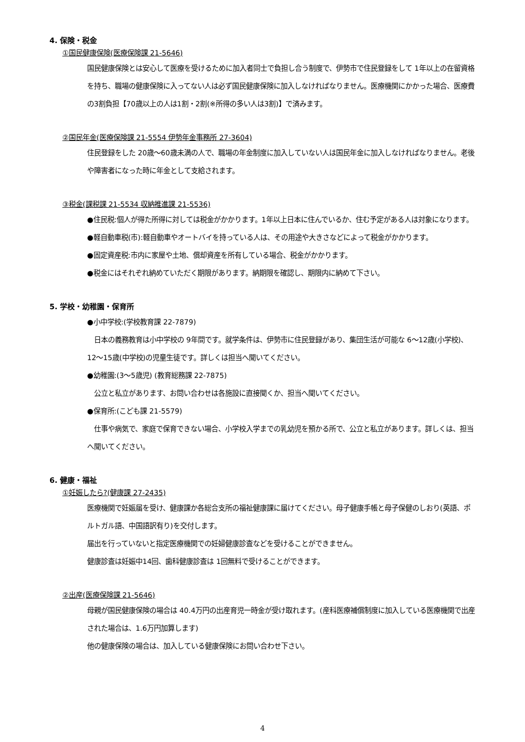4. 保険・税金
①国民健康保険(医療保険課 21-5646)
国民健康保険とは安心して医療を受けるために加入者同士で負担し合う制度で、伊勢市で住民登録をして 1年以上の在留資格を持ち、職場の健康保険に入ってない人は必ず国民健康保険に加入しなければなりません。医療機関にかかった場合、医療費の3割負担【70歳以上の人は1割・2割(※所得の多い人は3割)】で済みます。
②国民年金(医療保険課 21-5554 伊勢年金事務所 27-3604)
住民登録をした 20歳～60歳未満の人で、職場の年金制度に加入していない人は国民年金に加入しなければなりません。老後や障害者になった時に年金として支給されます。
③税金(課税課 21-5534 収納推進課 21-5536)
●住民税:個人が得た所得に対しては税金がかかります。1年以上日本に住んでいるか、住む予定がある人は対象になります。
●軽自動車税(市):軽自動車やオートバイを持っている人は、その用途や大きさなどによって税金がかかります。
●固定資産税:市内に家屋や土地、償却資産を所有している場合、税金がかかります。
●税金にはそれぞれ納めていただく期限があります。納期限を確認し、期限内に納めて下さい。
5. 学校・幼稚園・保育所
●小中学校:(学校教育課 22-7879)
　日本の義務教育は小中学校の 9年間です。就学条件は、伊勢市に住民登録があり、集団生活が可能な 6～12歳(小学校)、12～15歳(中学校)の児童生徒です。詳しくは担当へ聞いてください。
●幼稚園:(3～5歳児) (教育総務課 22-7875)
　公立と私立があります、お問い合わせは各施設に直接聞くか、担当へ聞いてください。
●保育所:(こども課 21-5579)
　仕事や病気で、家庭で保育できない場合、小学校入学までの乳幼児を預かる所で、公立と私立があります。詳しくは、担当へ聞いてください。
6. 健康・福祉
①妊娠したら?(健康課 27-2435)
医療機関で妊娠届を受け、健康課か各総合支所の福祉健康課に届けてください。母子健康手帳と母子保健のしおり(英語、ポルトガル語、中国語訳有り)を交付します。
届出を行っていないと指定医療機関での妊婦健康診査などを受けることができません。
健康診査は妊娠中14回、歯科健康診査は 1回無料で受けることができます。
②出産(医療保険課 21-5646)
母親が国民健康保険の場合は 40.4万円の出産育児一時金が受け取れます。(産科医療補償制度に加入している医療機関で出産された場合は、1.6万円加算します)
他の健康保険の場合は、加入している健康保険にお問い合わせ下さい。
4